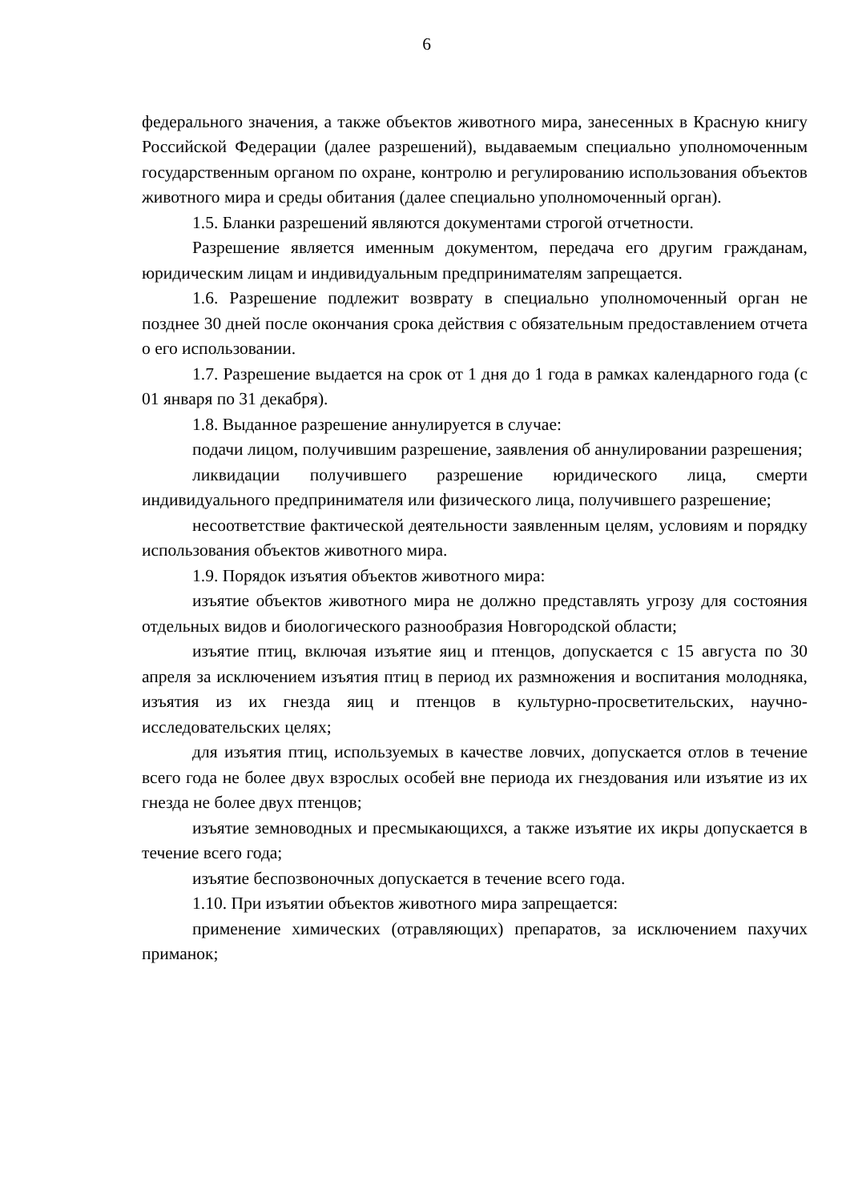6
федерального значения, а также объектов животного мира, занесенных в Красную книгу Российской Федерации (далее разрешений), выдаваемым специально уполномоченным государственным органом по охране, контролю и регулированию использования объектов животного мира и среды обитания (далее специально уполномоченный орган).
1.5. Бланки разрешений являются документами строгой отчетности.
Разрешение является именным документом, передача его другим гражданам, юридическим лицам и индивидуальным предпринимателям запрещается.
1.6. Разрешение подлежит возврату в специально уполномоченный орган не позднее 30 дней после окончания срока действия с обязательным предоставлением отчета о его использовании.
1.7. Разрешение выдается на срок от 1 дня до 1 года в рамках календарного года (с 01 января по 31 декабря).
1.8. Выданное разрешение аннулируется в случае:
подачи лицом, получившим разрешение, заявления об аннулировании разрешения;
ликвидации получившего разрешение юридического лица, смерти индивидуального предпринимателя или физического лица, получившего разрешение;
несоответствие фактической деятельности заявленным целям, условиям и порядку использования объектов животного мира.
1.9. Порядок изъятия объектов животного мира:
изъятие объектов животного мира не должно представлять угрозу для состояния отдельных видов и биологического разнообразия Новгородской области;
изъятие птиц, включая изъятие яиц и птенцов, допускается с 15 августа по 30 апреля за исключением изъятия птиц в период их размножения и воспитания молодняка, изъятия из их гнезда яиц и птенцов в культурно-просветительских, научно-исследовательских целях;
для изъятия птиц, используемых в качестве ловчих, допускается отлов в течение всего года не более двух взрослых особей вне периода их гнездования или изъятие из их гнезда не более двух птенцов;
изъятие земноводных и пресмыкающихся, а также изъятие их икры допускается в течение всего года;
изъятие беспозвоночных допускается в течение всего года.
1.10. При изъятии объектов животного мира запрещается:
применение химических (отравляющих) препаратов, за исключением пахучих приманок;